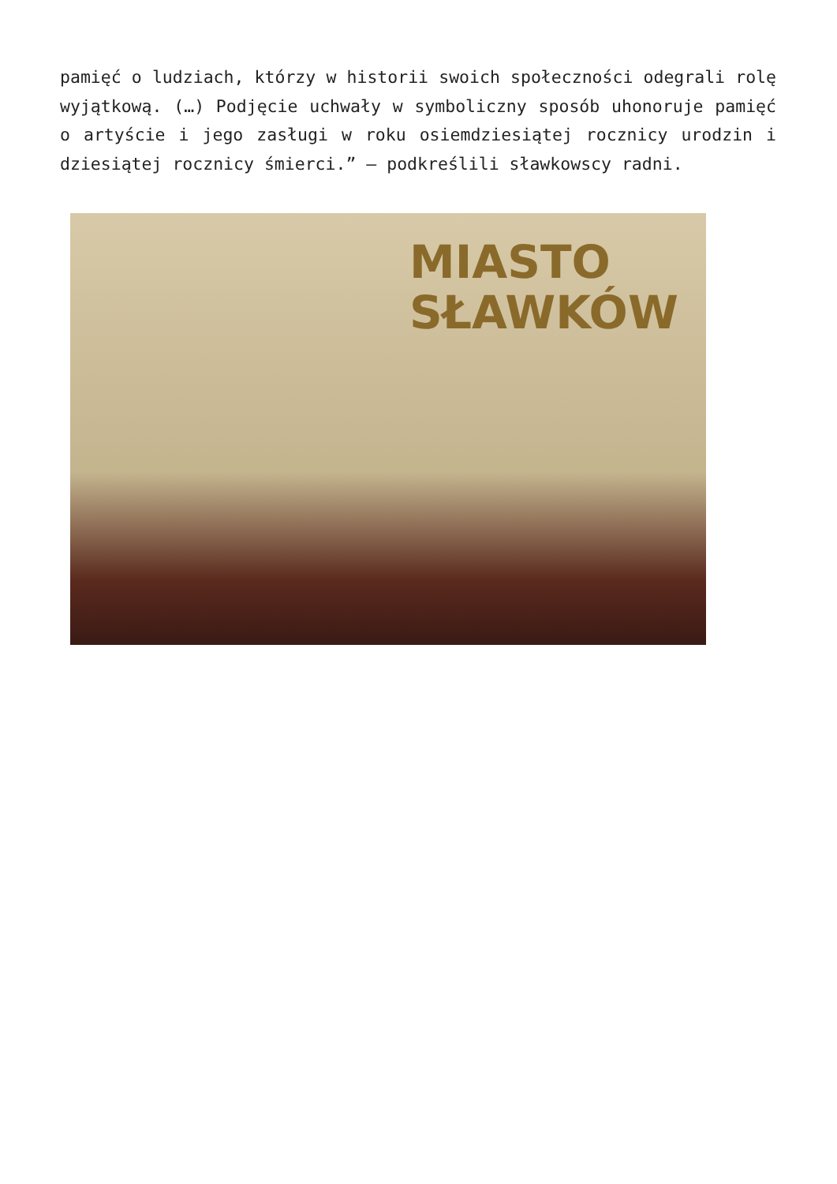pamięć o ludziach, którzy w historii swoich społeczności odegrali rolę wyjątkową. (…) Podjęcie uchwały w symboliczny sposób uhonoruje pamięć o artyście i jego zasługi w roku osiemdziesiątej rocznicy urodzin i dziesiątej rocznicy śmierci.” – podkreślili sławkowscy radni.
MIASTO
SŁAWKÓW